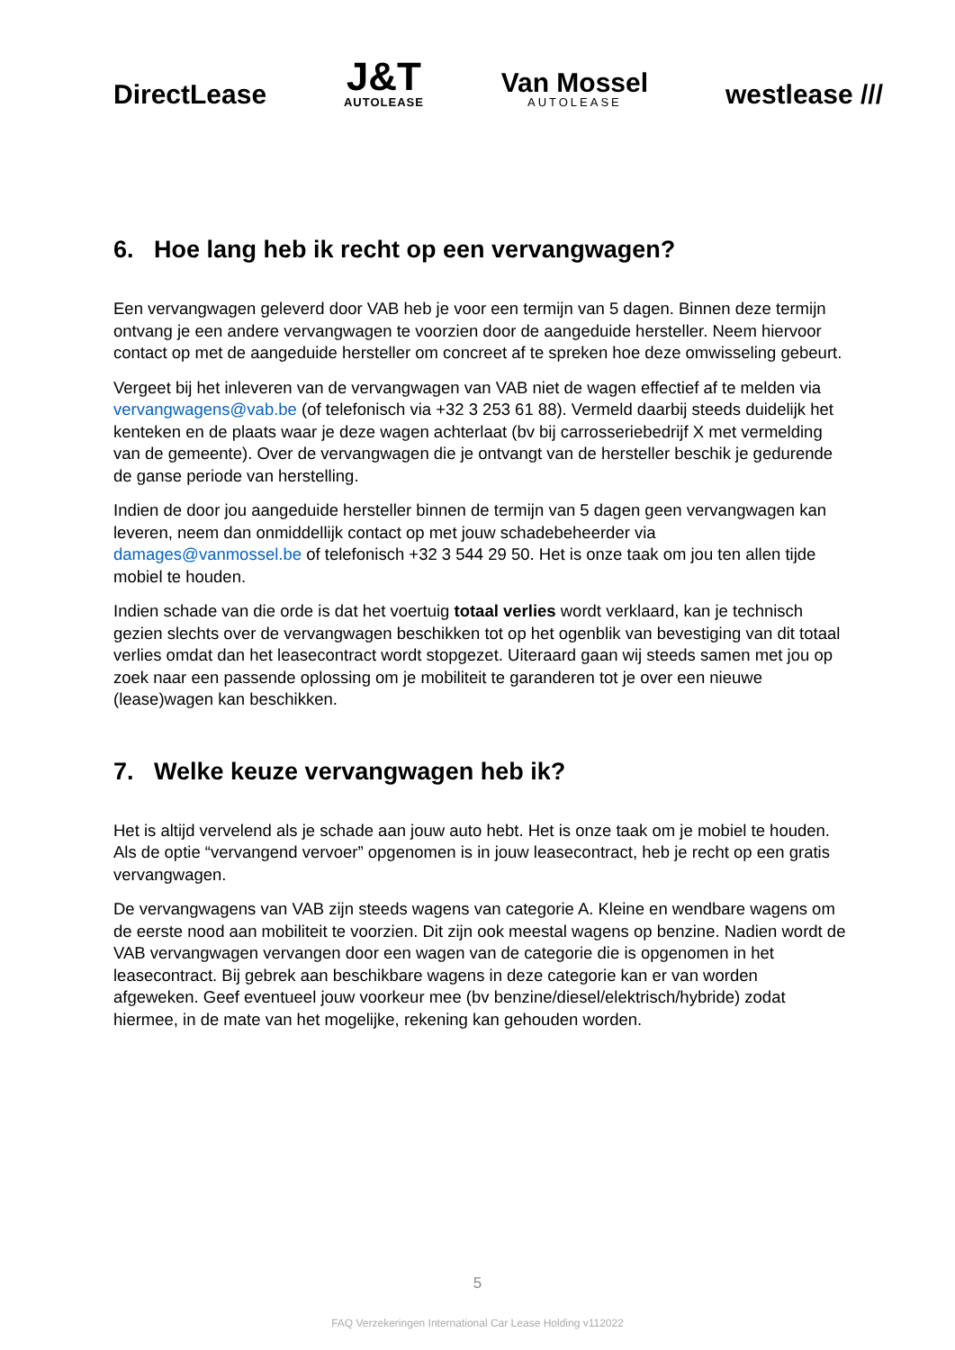DirectLease
J&T
AUTOLEASE
Van Mossel
AUTOLEASE
westlease ///
6. Hoe lang heb ik recht op een vervangwagen?
Een vervangwagen geleverd door VAB heb je voor een termijn van 5 dagen. Binnen deze termijn ontvang je een andere vervangwagen te voorzien door de aangeduide hersteller. Neem hiervoor contact op met de aangeduide hersteller om concreet af te spreken hoe deze omwisseling gebeurt.
Vergeet bij het inleveren van de vervangwagen van VAB niet de wagen effectief af te melden via vervangwagens@vab.be (of telefonisch via +32 3 253 61 88). Vermeld daarbij steeds duidelijk het kenteken en de plaats waar je deze wagen achterlaat (bv bij carrosseriebedrijf X met vermelding van de gemeente). Over de vervangwagen die je ontvangt van de hersteller beschik je gedurende de ganse periode van herstelling.
Indien de door jou aangeduide hersteller binnen de termijn van 5 dagen geen vervangwagen kan leveren, neem dan onmiddellijk contact op met jouw schadebeheerder via damages@vanmossel.be of telefonisch +32 3 544 29 50. Het is onze taak om jou ten allen tijde mobiel te houden.
Indien schade van die orde is dat het voertuig totaal verlies wordt verklaard, kan je technisch gezien slechts over de vervangwagen beschikken tot op het ogenblik van bevestiging van dit totaal verlies omdat dan het leasecontract wordt stopgezet. Uiteraard gaan wij steeds samen met jou op zoek naar een passende oplossing om je mobiliteit te garanderen tot je over een nieuwe (lease)wagen kan beschikken.
7. Welke keuze vervangwagen heb ik?
Het is altijd vervelend als je schade aan jouw auto hebt. Het is onze taak om je mobiel te houden. Als de optie “vervangend vervoer” opgenomen is in jouw leasecontract, heb je recht op een gratis vervangwagen.
De vervangwagens van VAB zijn steeds wagens van categorie A. Kleine en wendbare wagens om de eerste nood aan mobiliteit te voorzien. Dit zijn ook meestal wagens op benzine. Nadien wordt de VAB vervangwagen vervangen door een wagen van de categorie die is opgenomen in het leasecontract. Bij gebrek aan beschikbare wagens in deze categorie kan er van worden afgeweken. Geef eventueel jouw voorkeur mee (bv benzine/diesel/elektrisch/hybride) zodat hiermee, in de mate van het mogelijke, rekening kan gehouden worden.
5
FAQ Verzekeringen International Car Lease Holding v112022